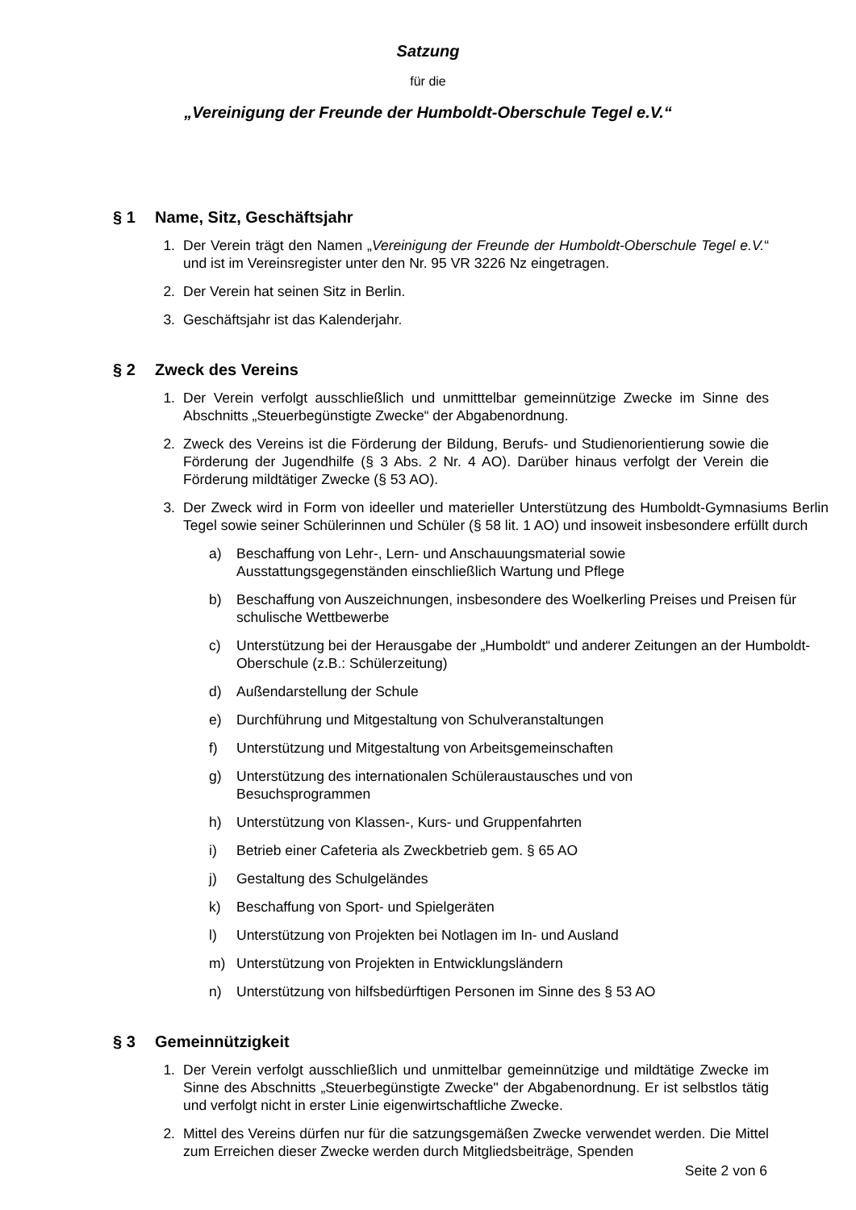Satzung
für die
„Vereinigung der Freunde der Humboldt-Oberschule Tegel e.V.“
§ 1 Name, Sitz, Geschäftsjahr
1. Der Verein trägt den Namen „Vereinigung der Freunde der Humboldt-Oberschule Tegel e.V.“ und ist im Vereinsregister unter den Nr. 95 VR 3226 Nz eingetragen.
2. Der Verein hat seinen Sitz in Berlin.
3. Geschäftsjahr ist das Kalenderjahr.
§ 2 Zweck des Vereins
1. Der Verein verfolgt ausschließlich und unmitttelbar gemeinnützige Zwecke im Sinne des Abschnitts „Steuerbegünstigte Zwecke“ der Abgabenordnung.
2. Zweck des Vereins ist die Förderung der Bildung, Berufs- und Studienorientierung sowie die Förderung der Jugendhilfe (§ 3 Abs. 2 Nr. 4 AO). Darüber hinaus verfolgt der Verein die Förderung mildtätiger Zwecke (§ 53 AO).
3. Der Zweck wird in Form von ideeller und materieller Unterstützung des Humboldt-Gymnasiums Berlin Tegel sowie seiner Schülerinnen und Schüler (§ 58 lit. 1 AO) und insoweit insbesondere erfüllt durch
a) Beschaffung von Lehr-, Lern- und Anschauungsmaterial sowie
Ausstattungsgegenständen einschließlich Wartung und Pflege
b) Beschaffung von Auszeichnungen, insbesondere des Woelkerling Preises und Preisen für schulische Wettbewerbe
c) Unterstützung bei der Herausgabe der „Humboldt“ und anderer Zeitungen an der Humboldt-Oberschule (z.B.: Schülerzeitung)
d) Außendarstellung der Schule
e) Durchführung und Mitgestaltung von Schulveranstaltungen
f) Unterstützung und Mitgestaltung von Arbeitsgemeinschaften
g) Unterstützung des internationalen Schüleraustausches und von
Besuchsprogrammen
h) Unterstützung von Klassen-, Kurs- und Gruppenfahrten
i) Betrieb einer Cafeteria als Zweckbetrieb gem. § 65 AO
j) Gestaltung des Schulgeländes
k) Beschaffung von Sport- und Spielgeräten
l) Unterstützung von Projekten bei Notlagen im In- und Ausland
m) Unterstützung von Projekten in Entwicklungsländern
n) Unterstützung von hilfsbedürftigen Personen im Sinne des § 53 AO
§ 3 Gemeinnützigkeit
1. Der Verein verfolgt ausschließlich und unmittelbar gemeinnützige und mildtätige Zwecke im Sinne des Abschnitts „Steuerbegünstigte Zwecke" der Abgabenordnung. Er ist selbstlos tätig und verfolgt nicht in erster Linie eigenwirtschaftliche Zwecke.
2. Mittel des Vereins dürfen nur für die satzungsgemäßen Zwecke verwendet werden. Die Mittel zum Erreichen dieser Zwecke werden durch Mitgliedsbeiträge, Spenden
Seite 2 von 6